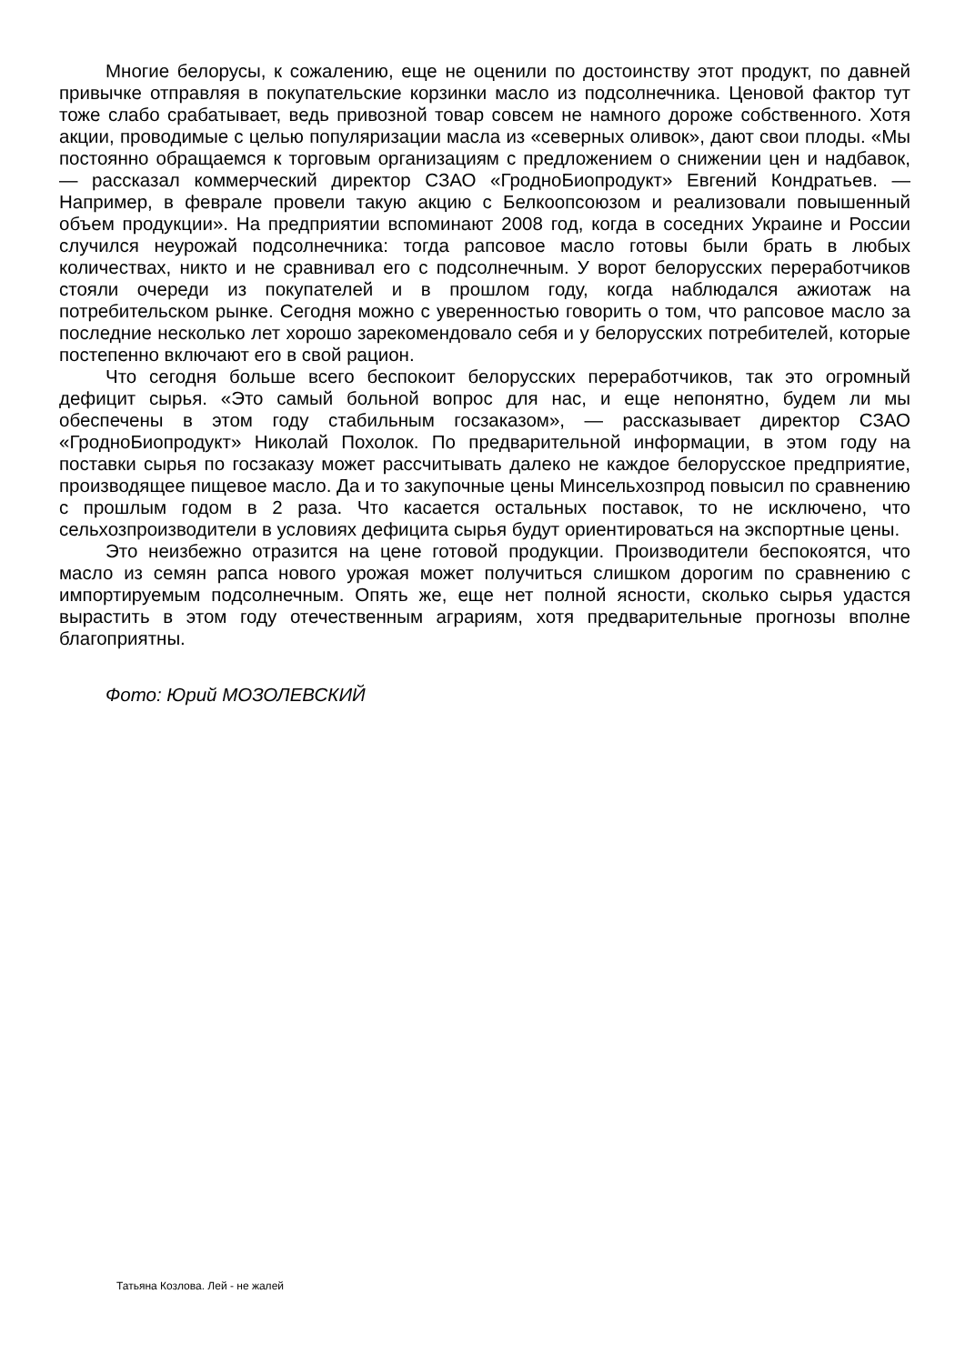Многие белорусы, к сожалению, еще не оценили по достоинству этот продукт, по давней привычке отправляя в покупательские корзинки масло из подсолнечника. Ценовой фактор тут тоже слабо срабатывает, ведь привозной товар совсем не намного дороже собственного. Хотя акции, проводимые с целью популяризации масла из «северных оливок», дают свои плоды. «Мы постоянно обращаемся к торговым организациям с предложением о снижении цен и надбавок, — рассказал коммерческий директор СЗАО «ГродноБиопродукт» Евгений Кондратьев. — Например, в феврале провели такую акцию с Белкоопсоюзом и реализовали повышенный объем продукции». На предприятии вспоминают 2008 год, когда в соседних Украине и России случился неурожай подсолнечника: тогда рапсовое масло готовы были брать в любых количествах, никто и не сравнивал его с подсолнечным. У ворот белорусских переработчиков стояли очереди из покупателей и в прошлом году, когда наблюдался ажиотаж на потребительском рынке. Сегодня можно с уверенностью говорить о том, что рапсовое масло за последние несколько лет хорошо зарекомендовало себя и у белорусских потребителей, которые постепенно включают его в свой рацион.
Что сегодня больше всего беспокоит белорусских переработчиков, так это огромный дефицит сырья. «Это самый больной вопрос для нас, и еще непонятно, будем ли мы обеспечены в этом году стабильным госзаказом», — рассказывает директор СЗАО «ГродноБиопродукт» Николай Похолок. По предварительной информации, в этом году на поставки сырья по госзаказу может рассчитывать далеко не каждое белорусское предприятие, производящее пищевое масло. Да и то закупочные цены Минсельхозпрод повысил по сравнению с прошлым годом в 2 раза. Что касается остальных поставок, то не исключено, что сельхозпроизводители в условиях дефицита сырья будут ориентироваться на экспортные цены.
Это неизбежно отразится на цене готовой продукции. Производители беспокоятся, что масло из семян рапса нового урожая может получиться слишком дорогим по сравнению с импортируемым подсолнечным. Опять же, еще нет полной ясности, сколько сырья удастся вырастить в этом году отечественным аграриям, хотя предварительные прогнозы вполне благоприятны.
Фото: Юрий МОЗОЛЕВСКИЙ
Татьяна Козлова. Лей - не жалей